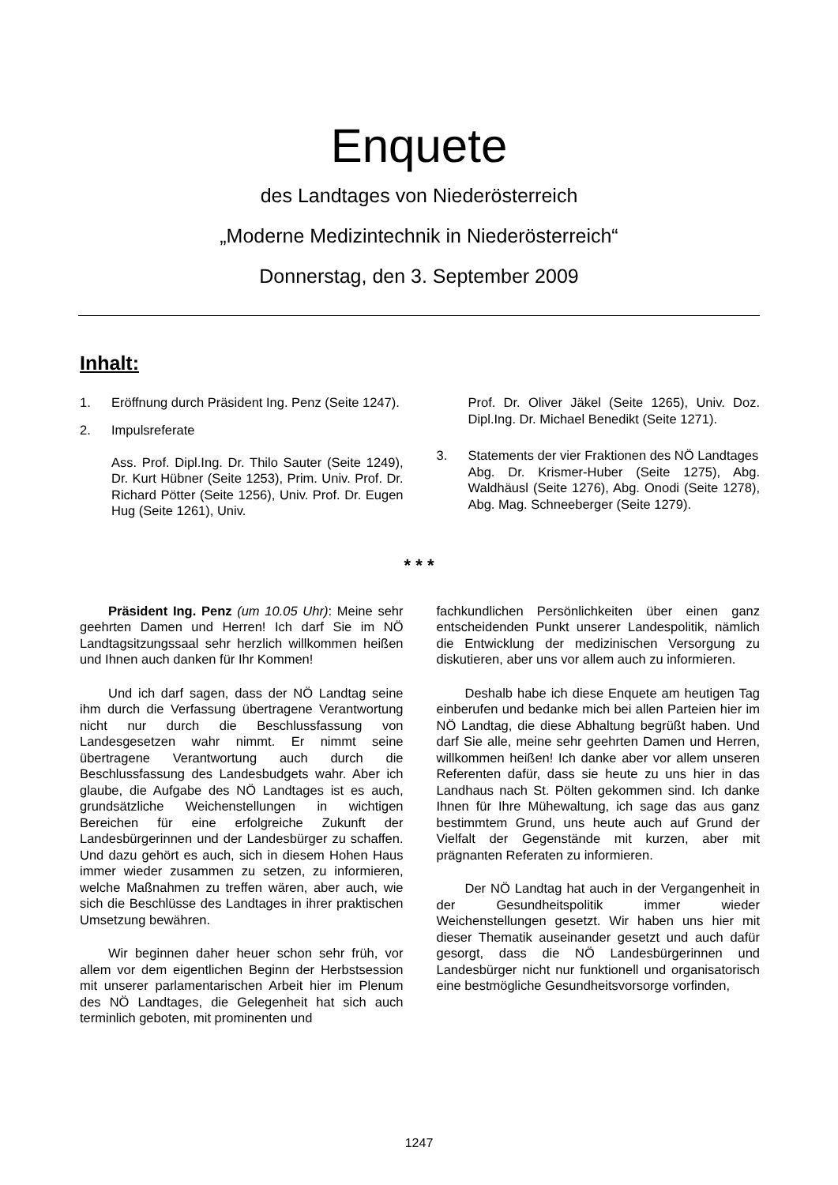Enquete
des Landtages von Niederösterreich
„Moderne Medizintechnik in Niederösterreich“
Donnerstag, den 3. September 2009
Inhalt:
1. Eröffnung durch Präsident Ing. Penz (Seite 1247).
2. Impulsreferate
Ass. Prof. Dipl.Ing. Dr. Thilo Sauter (Seite 1249), Dr. Kurt Hübner (Seite 1253), Prim. Univ. Prof. Dr. Richard Pötter (Seite 1256), Univ. Prof. Dr. Eugen Hug (Seite 1261), Univ.
Prof. Dr. Oliver Jäkel (Seite 1265), Univ. Doz. Dipl.Ing. Dr. Michael Benedikt (Seite 1271).
3. Statements der vier Fraktionen des NÖ Landtages
Abg. Dr. Krismer-Huber (Seite 1275), Abg. Waldhäusl (Seite 1276), Abg. Onodi (Seite 1278), Abg. Mag. Schneeberger (Seite 1279).
* * *
Präsident Ing. Penz (um 10.05 Uhr): Meine sehr geehrten Damen und Herren! Ich darf Sie im NÖ Landtagsitzungssaal sehr herzlich willkommen heißen und Ihnen auch danken für Ihr Kommen!
Und ich darf sagen, dass der NÖ Landtag seine ihm durch die Verfassung übertragene Verantwortung nicht nur durch die Beschlussfassung von Landesgesetzen wahr nimmt. Er nimmt seine übertragene Verantwortung auch durch die Beschlussfassung des Landesbudgets wahr. Aber ich glaube, die Aufgabe des NÖ Landtages ist es auch, grundsätzliche Weichenstellungen in wichtigen Bereichen für eine erfolgreiche Zukunft der Landesbürgerinnen und der Landesbürger zu schaffen. Und dazu gehört es auch, sich in diesem Hohen Haus immer wieder zusammen zu setzen, zu informieren, welche Maßnahmen zu treffen wären, aber auch, wie sich die Beschlüsse des Landtages in ihrer praktischen Umsetzung bewähren.
Wir beginnen daher heuer schon sehr früh, vor allem vor dem eigentlichen Beginn der Herbstsession mit unserer parlamentarischen Arbeit hier im Plenum des NÖ Landtages, die Gelegenheit hat sich auch terminlich geboten, mit prominenten und
fachkundlichen Persönlichkeiten über einen ganz entscheidenden Punkt unserer Landespolitik, nämlich die Entwicklung der medizinischen Versorgung zu diskutieren, aber uns vor allem auch zu informieren.
Deshalb habe ich diese Enquete am heutigen Tag einberufen und bedanke mich bei allen Parteien hier im NÖ Landtag, die diese Abhaltung begrüßt haben. Und darf Sie alle, meine sehr geehrten Damen und Herren, willkommen heißen! Ich danke aber vor allem unseren Referenten dafür, dass sie heute zu uns hier in das Landhaus nach St. Pölten gekommen sind. Ich danke Ihnen für Ihre Mühewaltung, ich sage das aus ganz bestimmtem Grund, uns heute auch auf Grund der Vielfalt der Gegenstände mit kurzen, aber mit prägnanten Referaten zu informieren.
Der NÖ Landtag hat auch in der Vergangenheit in der Gesundheitspolitik immer wieder Weichenstellungen gesetzt. Wir haben uns hier mit dieser Thematik auseinander gesetzt und auch dafür gesorgt, dass die NÖ Landesbürgerinnen und Landesbürger nicht nur funktionell und organisatorisch eine bestmögliche Gesundheitsvorsorge vorfinden,
1247